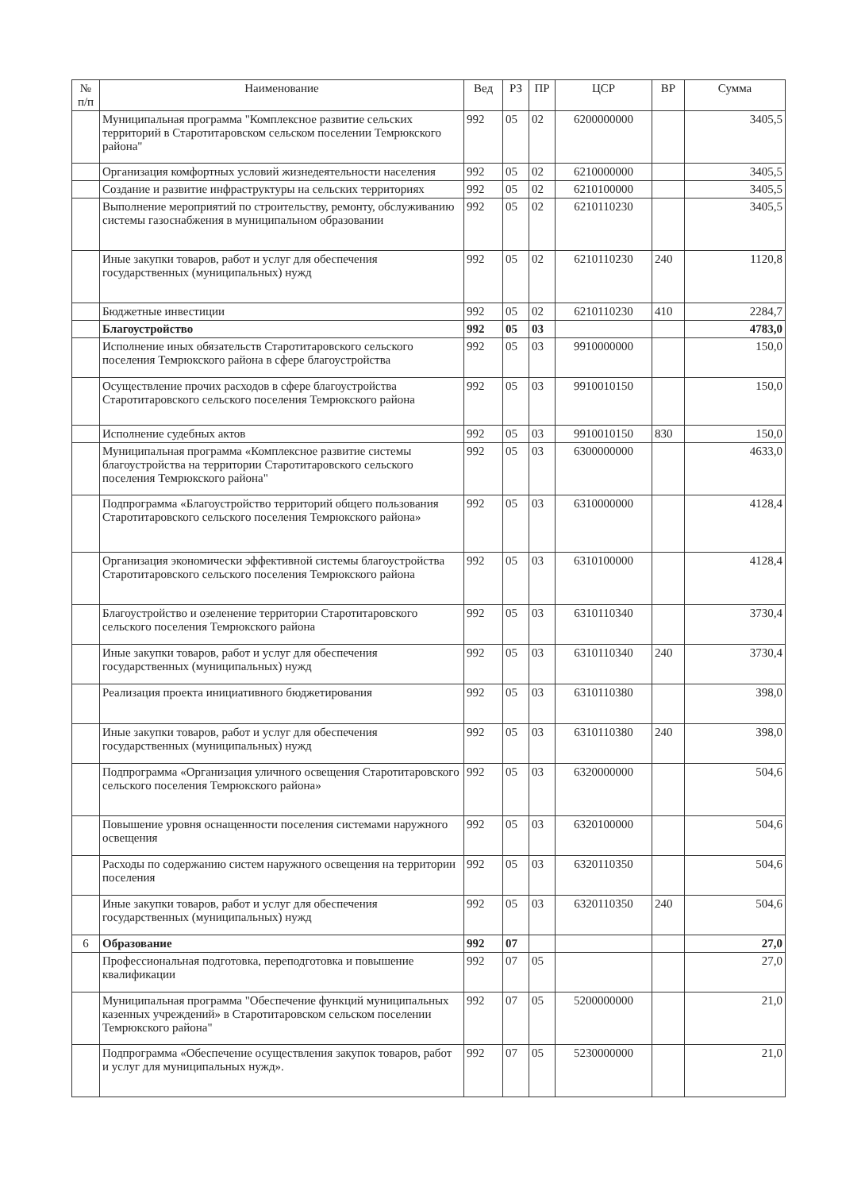| № п/п | Наименование | Вед | РЗ | ПР | ЦСР | ВР | Сумма |
| --- | --- | --- | --- | --- | --- | --- | --- |
| | Муниципальная программа "Комплексное развитие сельских территорий в Старотитаровском сельском поселении Темрюкского района" | 992 | 05 | 02 | 6200000000 | | 3405,5 |
| | Организация комфортных условий жизнедеятельности населения | 992 | 05 | 02 | 6210000000 | | 3405,5 |
| | Создание и развитие инфраструктуры на сельских территориях | 992 | 05 | 02 | 6210100000 | | 3405,5 |
| | Выполнение мероприятий по строительству, ремонту, обслуживанию системы газоснабжения в муниципальном образовании | 992 | 05 | 02 | 6210110230 | | 3405,5 |
| | Иные закупки товаров, работ и услуг для обеспечения государственных (муниципальных) нужд | 992 | 05 | 02 | 6210110230 | 240 | 1120,8 |
| | Бюджетные инвестиции | 992 | 05 | 02 | 6210110230 | 410 | 2284,7 |
| | Благоустройство | 992 | 05 | 03 | | | 4783,0 |
| | Исполнение иных обязательств Старотитаровского сельского поселения Темрюкского района в сфере благоустройства | 992 | 05 | 03 | 9910000000 | | 150,0 |
| | Осуществление прочих расходов в сфере благоустройства Старотитаровского сельского поселения Темрюкского района | 992 | 05 | 03 | 9910010150 | | 150,0 |
| | Исполнение судебных актов | 992 | 05 | 03 | 9910010150 | 830 | 150,0 |
| | Муниципальная программа «Комплексное развитие системы благоустройства на территории Старотитаровского сельского поселения Темрюкского района" | 992 | 05 | 03 | 6300000000 | | 4633,0 |
| | Подпрограмма «Благоустройство территорий общего пользования Старотитаровского сельского поселения Темрюкского района» | 992 | 05 | 03 | 6310000000 | | 4128,4 |
| | Организация экономически эффективной системы благоустройства Старотитаровского сельского поселения Темрюкского района | 992 | 05 | 03 | 6310100000 | | 4128,4 |
| | Благоустройство и озеленение территории Старотитаровского сельского поселения Темрюкского района | 992 | 05 | 03 | 6310110340 | | 3730,4 |
| | Иные закупки товаров, работ и услуг для обеспечения государственных (муниципальных) нужд | 992 | 05 | 03 | 6310110340 | 240 | 3730,4 |
| | Реализация проекта инициативного бюджетирования | 992 | 05 | 03 | 6310110380 | | 398,0 |
| | Иные закупки товаров, работ и услуг для обеспечения государственных (муниципальных) нужд | 992 | 05 | 03 | 6310110380 | 240 | 398,0 |
| | Подпрограмма «Организация уличного освещения Старотитаровского сельского поселения Темрюкского района» | 992 | 05 | 03 | 6320000000 | | 504,6 |
| | Повышение уровня оснащенности поселения системами наружного освещения | 992 | 05 | 03 | 6320100000 | | 504,6 |
| | Расходы по содержанию систем наружного освещения на территории поселения | 992 | 05 | 03 | 6320110350 | | 504,6 |
| | Иные закупки товаров, работ и услуг для обеспечения государственных (муниципальных) нужд | 992 | 05 | 03 | 6320110350 | 240 | 504,6 |
| 6 | Образование | 992 | 07 | | | | 27,0 |
| | Профессиональная подготовка, переподготовка и повышение квалификации | 992 | 07 | 05 | | | 27,0 |
| | Муниципальная программа "Обеспечение функций муниципальных казенных учреждений» в Старотитаровском сельском поселении Темрюкского района" | 992 | 07 | 05 | 5200000000 | | 21,0 |
| | Подпрограмма «Обеспечение осуществления закупок товаров, работ и услуг для муниципальных нужд». | 992 | 07 | 05 | 5230000000 | | 21,0 |